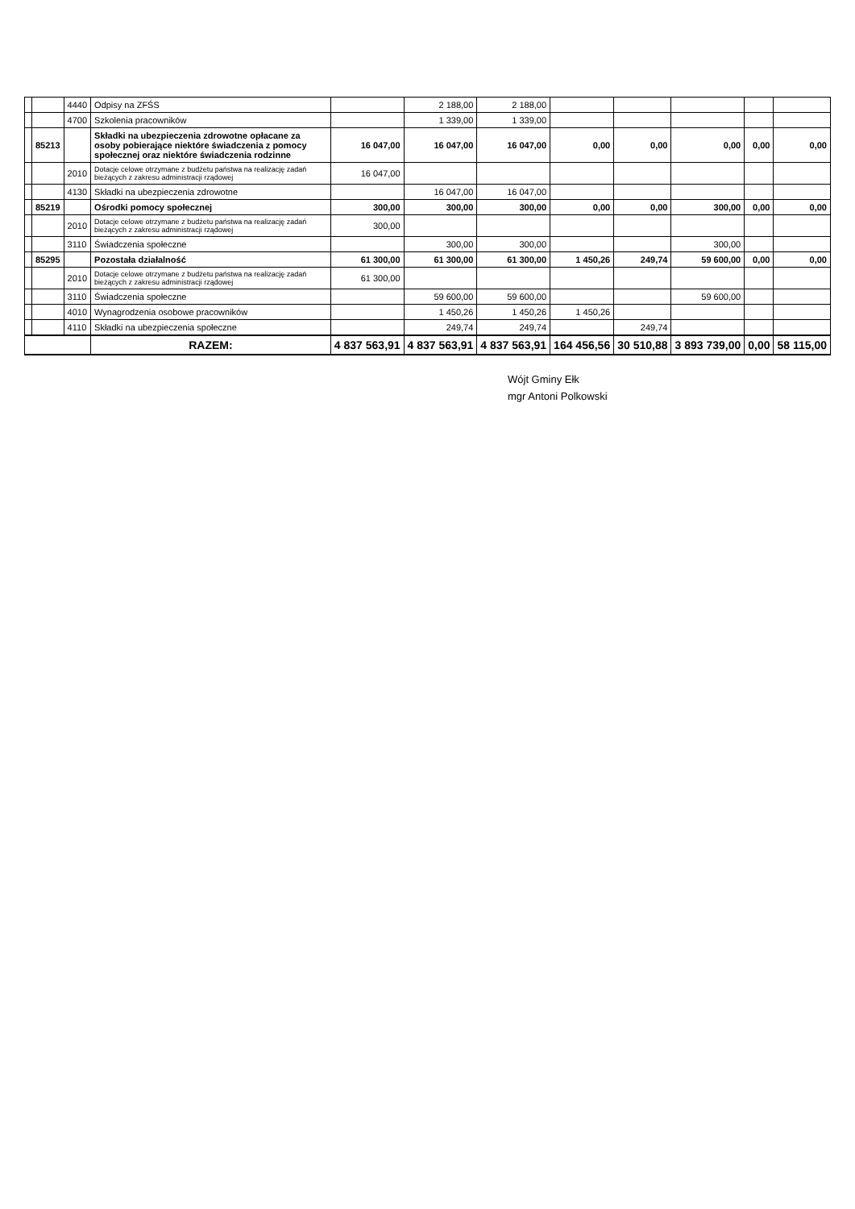| | | 4440 | Odpisy na ZFŚS | | 2 188,00 | 2 188,00 | | | | | |
| | | 4700 | Szkolenia pracowników | | 1 339,00 | 1 339,00 | | | | | |
| | 85213 | | Składki na ubezpieczenia zdrowotne opłacane za osoby pobierające niektóre świadczenia z pomocy społecznej oraz niektóre świadczenia rodzinne | 16 047,00 | 16 047,00 | 16 047,00 | 0,00 | 0,00 | 0,00 | 0,00 | 0,00 |
| | | 2010 | Dotacje celowe otrzymane z budżetu państwa na realizację zadań bieżących z zakresu administracji rządowej | 16 047,00 | | | | | | | |
| | | 4130 | Składki na ubezpieczenia zdrowotne | | 16 047,00 | 16 047,00 | | | | | |
| | 85219 | | Ośrodki pomocy społecznej | 300,00 | 300,00 | 300,00 | 0,00 | 0,00 | 300,00 | 0,00 | 0,00 |
| | | 2010 | Dotacje celowe otrzymane z budżetu państwa na realizację zadań bieżących z zakresu administracji rządowej | 300,00 | | | | | | | |
| | | 3110 | Świadczenia społeczne | | 300,00 | 300,00 | | | 300,00 | | |
| | 85295 | | Pozostała działalność | 61 300,00 | 61 300,00 | 61 300,00 | 1 450,26 | 249,74 | 59 600,00 | 0,00 | 0,00 |
| | | 2010 | Dotacje celowe otrzymane z budżetu państwa na realizację zadań bieżących z zakresu administracji rządowej | 61 300,00 | | | | | | | |
| | | 3110 | Świadczenia społeczne | | 59 600,00 | 59 600,00 | | | 59 600,00 | | |
| | | 4010 | Wynagrodzenia osobowe pracowników | | 1 450,26 | 1 450,26 | 1 450,26 | | | | |
| | | 4110 | Składki na ubezpieczenia społeczne | | 249,74 | 249,74 | | 249,74 | | | |
| | | | RAZEM: | 4 837 563,91 | 4 837 563,91 | 4 837 563,91 | 164 456,56 | 30 510,88 | 3 893 739,00 | 0,00 | 58 115,00 |
Wójt Gminy Ełk
mgr Antoni Polkowski